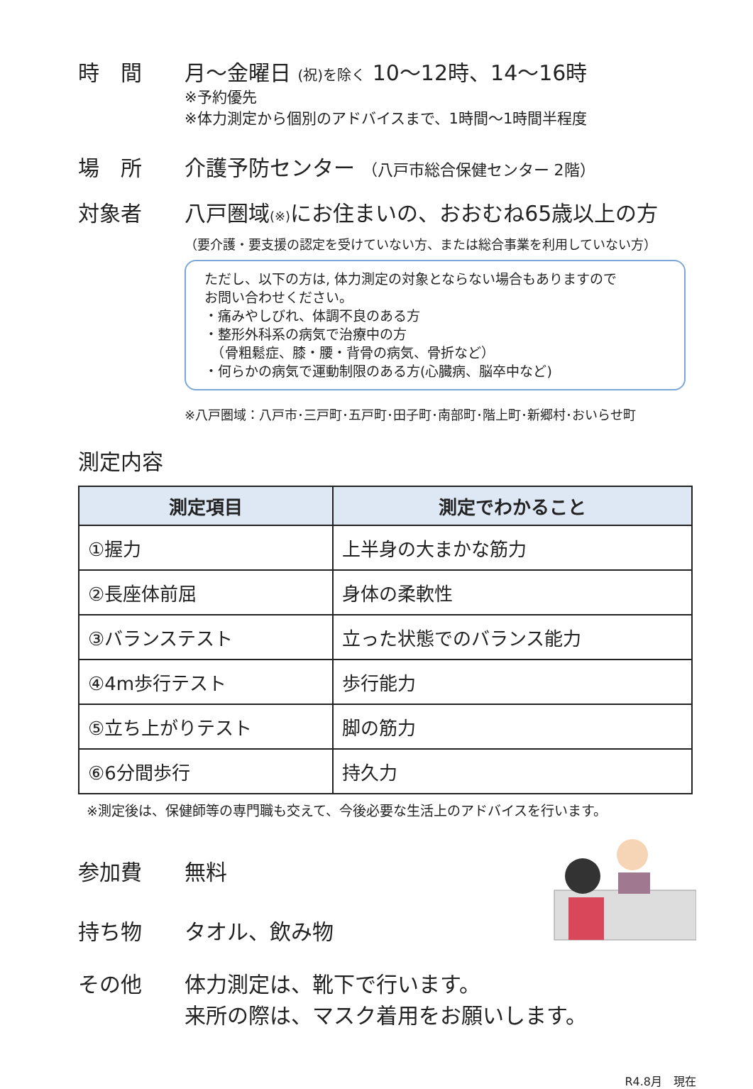時　間 月～金曜日 (祝)を除く 10～12時、14～16時
※予約優先
※体力測定から個別のアドバイスまで、1時間～1時間半程度
場　所 介護予防センター （八戸市総合保健センター 2階）
対象者 八戸圏域(※) にお住まいの、おおむね65歳以上の方
（要介護・要支援の認定を受けていない方、または総合事業を利用していない方）
ただし、以下の方は, 体力測定の対象とならない場合もありますので
お問い合わせください。
・痛みやしびれ、体調不良のある方
・整形外科系の病気で治療中の方
　（骨粗鬆症、膝・腰・背骨の病気、骨折など）
・何らかの病気で運動制限のある方(心臓病、脳卒中など)
※八戸圏域：八戸市･三戸町･五戸町･田子町･南部町･階上町･新郷村･おいらせ町
測定内容
| 測定項目 | 測定でわかること |
| --- | --- |
| ①握力 | 上半身の大まかな筋力 |
| ②長座体前屈 | 身体の柔軟性 |
| ③バランステスト | 立った状態でのバランス能力 |
| ④4m歩行テスト | 歩行能力 |
| ⑤立ち上がりテスト | 脚の筋力 |
| ⑥6分間歩行 | 持久力 |
※測定後は、保健師等の専門職も交えて、今後必要な生活上のアドバイスを行います。
参加費 無料
持ち物 タオル、飲み物
その他 体力測定は、靴下で行います。
来所の際は、マスク着用をお願いします。
R4.8月　現在